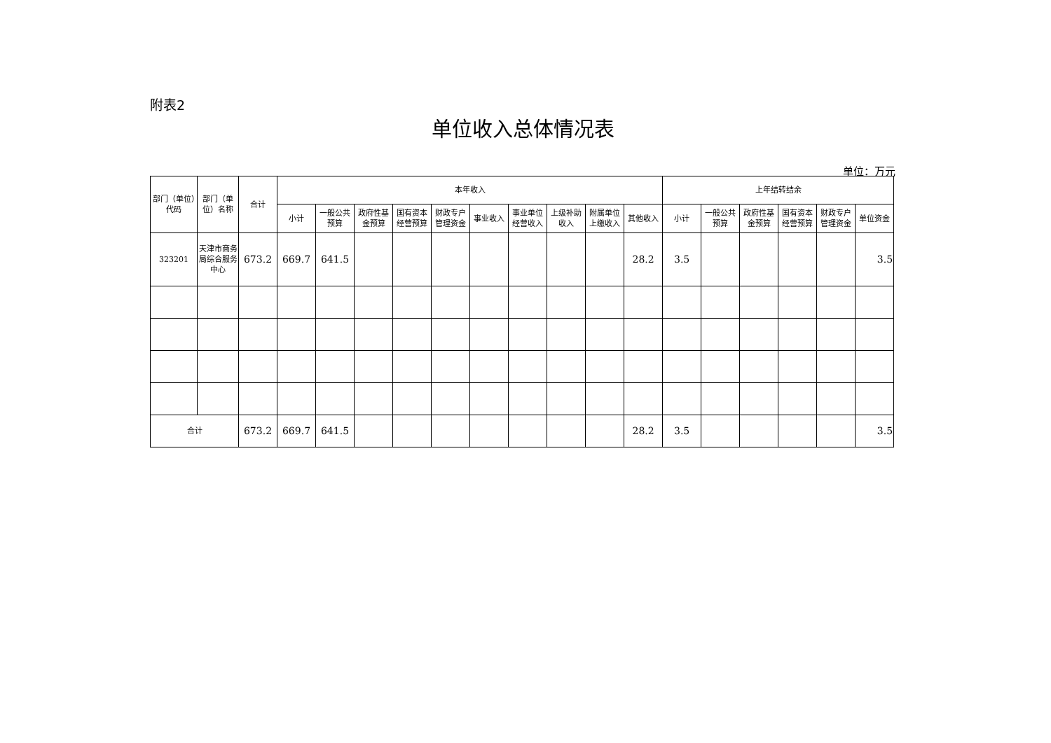附表2
单位收入总体情况表
单位：万元
| 部门（单位）代码 | 部门（单位）名称 | 合计 | 本年收入 | | | | | | | | | | 上年结转结余 | | | | | |
| --- | --- | --- | --- | --- | --- | --- | --- | --- | --- | --- | --- | --- | --- | --- | --- | --- | --- | --- |
| | | | 小计 | 一般公共预算 | 政府性基金预算 | 国有资本经营预算 | 财政专户管理资金 | 事业收入 | 事业单位经营收入 | 上级补助收入 | 附属单位上缴收入 | 其他收入 | 小计 | 一般公共预算 | 政府性基金预算 | 国有资本经营预算 | 财政专户管理资金 | 单位资金 |
| 323201 | 天津市商务局综合服务中心 | 673.2 | 669.7 | 641.5 | | | | | | | | 28.2 | 3.5 | | | | | 3.5 |
| 合计 | | 673.2 | 669.7 | 641.5 | | | | | | | | 28.2 | 3.5 | | | | | 3.5 |